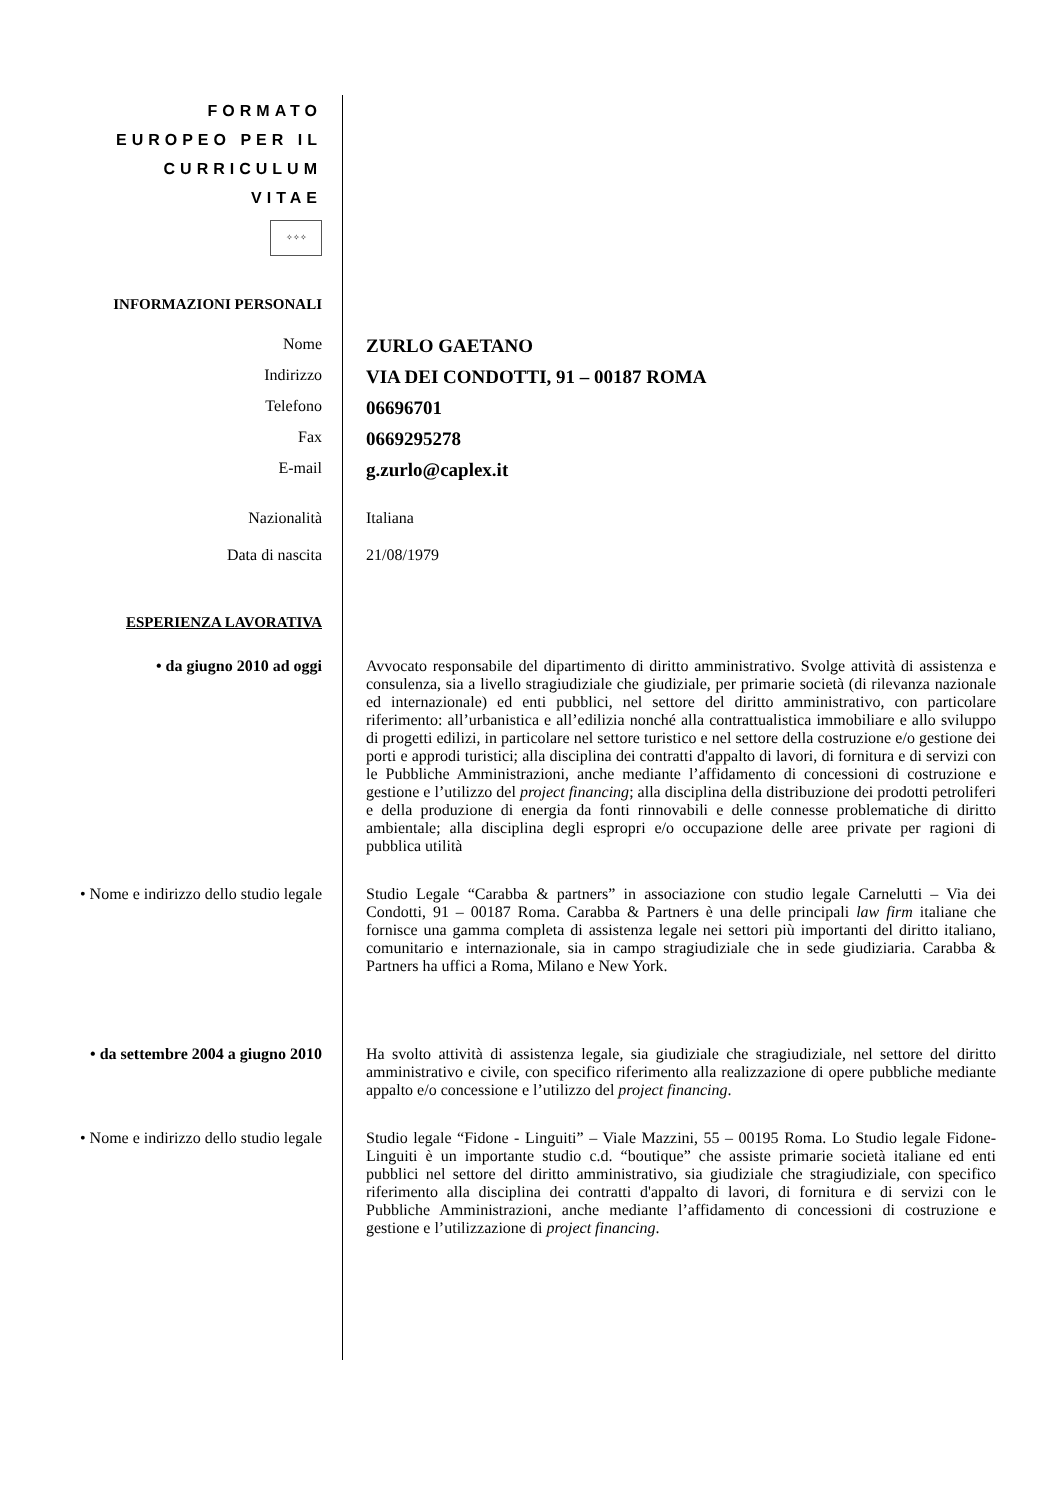FORMATO
EUROPEO PER IL
CURRICULUM
VITAE
✧✧✧
INFORMAZIONI PERSONALI
Nome
ZURLO GAETANO
Indirizzo
VIA DEI CONDOTTI, 91 – 00187 ROMA
Telefono
06696701
Fax
0669295278
E-mail
g.zurlo@caplex.it
Nazionalità Italiana
Data di nascita 21/08/1979
ESPERIENZA LAVORATIVA
• da giugno 2010 ad oggi Avvocato responsabile del dipartimento di diritto amministrativo. Svolge attività di assistenza e consulenza, sia a livello stragiudiziale che giudiziale, per primarie società (di rilevanza nazionale ed internazionale) ed enti pubblici, nel settore del diritto amministrativo, con particolare riferimento: all’urbanistica e all’edilizia nonché alla contrattualistica immobiliare e allo sviluppo di progetti edilizi, in particolare nel settore turistico e nel settore della costruzione e/o gestione dei porti e approdi turistici; alla disciplina dei contratti d'appalto di lavori, di fornitura e di servizi con le Pubbliche Amministrazioni, anche mediante l’affidamento di concessioni di costruzione e gestione e l’utilizzo del project financing; alla disciplina della distribuzione dei prodotti petroliferi e della produzione di energia da fonti rinnovabili e delle connesse problematiche di diritto ambientale; alla disciplina degli espropri e/o occupazione delle aree private per ragioni di pubblica utilità
• Nome e indirizzo dello studio legale
Studio Legale “Carabba & partners” in associazione con studio legale Carnelutti – Via dei Condotti, 91 – 00187 Roma. Carabba & Partners è una delle principali law firm italiane che fornisce una gamma completa di assistenza legale nei settori più importanti del diritto italiano, comunitario e internazionale, sia in campo stragiudiziale che in sede giudiziaria. Carabba & Partners ha uffici a Roma, Milano e New York.
• da settembre 2004 a giugno 2010 Ha svolto attività di assistenza legale, sia giudiziale che stragiudiziale, nel settore del diritto amministrativo e civile, con specifico riferimento alla realizzazione di opere pubbliche mediante appalto e/o concessione e l’utilizzo del project financing.
• Nome e indirizzo dello studio legale
Studio legale “Fidone - Linguiti” – Viale Mazzini, 55 – 00195 Roma. Lo Studio legale Fidone-Linguiti è un importante studio c.d. “boutique” che assiste primarie società italiane ed enti pubblici nel settore del diritto amministrativo, sia giudiziale che stragiudiziale, con specifico riferimento alla disciplina dei contratti d'appalto di lavori, di fornitura e di servizi con le Pubbliche Amministrazioni, anche mediante l’affidamento di concessioni di costruzione e gestione e l’utilizzazione di project financing.